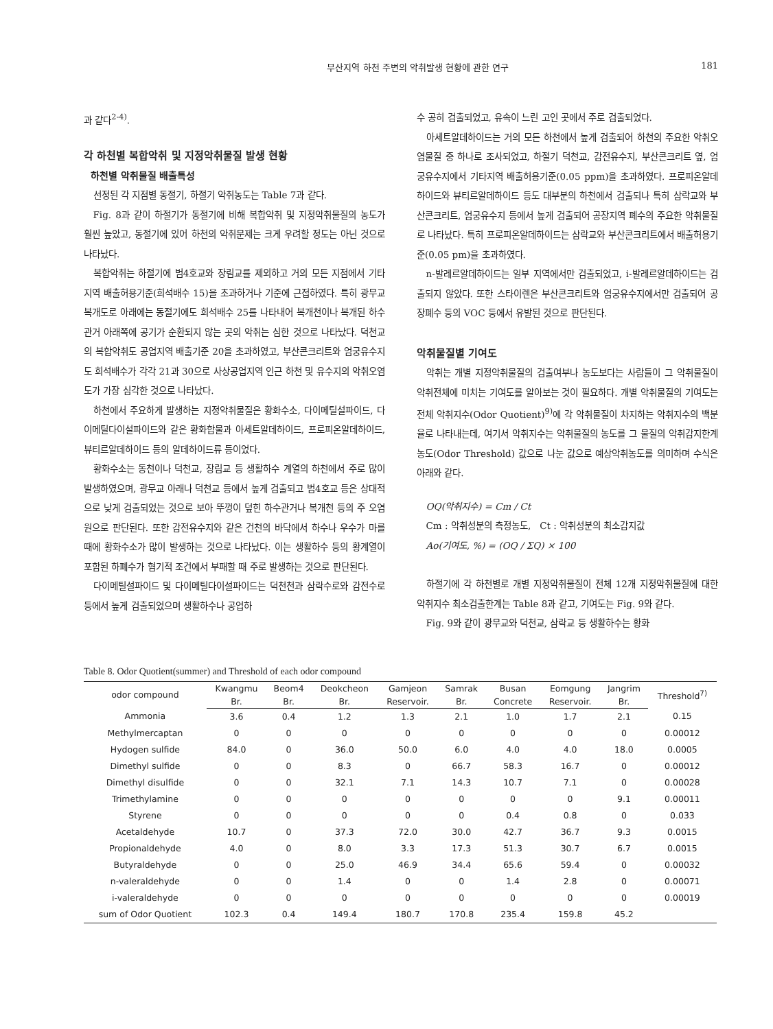부산지역 하천 주변의 악취발생 현황에 관한 연구 181
과 같다<sup>2-4)</sup>.
각 하천별 복합악취 및 지정악취물질 발생 현황
하천별 악취물질 배출특성
선정된 각 지점별 동절기, 하절기 악취농도는 Table 7과 같다.
Fig. 8과 같이 하절기가 동절기에 비해 복합악취 및 지정악취물질의 농도가 훨씬 높았고, 동절기에 있어 하천의 악취문제는 크게 우려할 정도는 아닌 것으로 나타났다.
복합악취는 하절기에 범4호교와 장림교를 제외하고 거의 모든 지점에서 기타지역 배출허용기준(희석배수 15)을 초과하거나 기준에 근접하였다. 특히 광무교 복개도로 아래에는 동절기에도 희석배수 25를 나타내어 복개천이나 복개된 하수관거 아래쪽에 공기가 순환되지 않는 곳의 악취는 심한 것으로 나타났다. 덕천교의 복합악취도 공업지역 배출기준 20을 초과하였고, 부산콘크리트와 엄궁유수지도 희석배수가 각각 21과 30으로 사상공업지역 인근 하천 및 유수지의 악취오염도가 가장 심각한 것으로 나타났다.
하천에서 주요하게 발생하는 지정악취물질은 황화수소, 다이메틸설파이드, 다이메틸다이설파이드와 같은 황화합물과 아세트알데하이드, 프로피온알데하이드, 뷰티르알데하이드 등의 알데하이드류 등이었다.
황화수소는 동천이나 덕천교, 장림교 등 생활하수 계열의 하천에서 주로 많이 발생하였으며, 광무교 아래나 덕천교 등에서 높게 검출되고 범4호교 등은 상대적으로 낮게 검출되었는 것으로 보아 뚜껑이 덮힌 하수관거나 복개천 등의 주 오염원으로 판단된다. 또한 감전유수지와 같은 건천의 바닥에서 하수나 우수가 마를 때에 황화수소가 많이 발생하는 것으로 나타났다. 이는 생활하수 등의 황계열이 포함된 하폐수가 혐기적 조건에서 부패할 때 주로 발생하는 것으로 판단된다.
다이메틸설파이드 및 다이메틸다이설파이드는 덕천천과 삼락수로와 감전수로 등에서 높게 검출되었으며 생활하수나 공업하
수 공히 검출되었고, 유속이 느린 고인 곳에서 주로 검출되었다.
아세트알데하이드는 거의 모든 하천에서 높게 검출되어 하천의 주요한 악취오염물질 중 하나로 조사되었고, 하절기 덕천교, 감전유수지, 부산콘크리트 옆, 엄궁유수지에서 기타지역 배출허용기준(0.05 ppm)을 초과하였다. 프로피온알데하이드와 뷰티르알데하이드 등도 대부분의 하천에서 검출되나 특히 삼락교와 부산콘크리트, 엄궁유수지 등에서 높게 검출되어 공장지역 폐수의 주요한 악취물질로 나타났다. 특히 프로피온알데하이드는 삼락교와 부산콘크리트에서 배출허용기준(0.05 pm)을 초과하였다.
n-발레르알데하이드는 일부 지역에서만 검출되었고, i-발레르알데하이드는 검출되지 않았다. 또한 스타이렌은 부산콘크리트와 엄궁유수지에서만 검출되어 공장폐수 등의 VOC 등에서 유발된 것으로 판단된다.
악취물질별 기여도
악취는 개별 지정악취물질의 검출여부나 농도보다는 사람들이 그 악취물질이 악취전체에 미치는 기여도를 알아보는 것이 필요하다. 개별 악취물질의 기여도는 전체 악취지수(Odor Quotient)<sup>9)</sup>에 각 악취물질이 차지하는 악취지수의 백분율로 나타내는데, 여기서 악취지수는 악취물질의 농도를 그 물질의 악취감지한계농도(Odor Threshold) 값으로 나눈 값으로 예상악취농도를 의미하며 수식은 아래와 같다.
OQ(악취지수) = Cm / Ct
Cm : 악취성분의 측정농도, Ct : 악취성분의 최소감지값
Ao(기여도, %) = (OQ / ΣQ) × 100
하절기에 각 하천별로 개별 지정악취물질이 전체 12개 지정악취물질에 대한 악취지수 최소검출한계는 Table 8과 같고, 기여도는 Fig. 9와 같다.
Fig. 9와 같이 광무교와 덕천교, 삼락교 등 생활하수는 황화
Table 8. Odor Quotient(summer) and Threshold of each odor compound
| odor compound | Kwangmu | Beom4 | Deokcheon | Gamjeon | Samrak | Busan | Eomgung | Jangrim | Threshold<sup>7)</sup> |
| --- | --- | --- | --- | --- | --- | --- | --- | --- | --- |
| | Br. | Br. | Br. | Reservoir. | Br. | Concrete | Reservoir. | Br. | |
| Ammonia | 3.6 | 0.4 | 1.2 | 1.3 | 2.1 | 1.0 | 1.7 | 2.1 | 0.15 |
| Methylmercaptan | 0 | 0 | 0 | 0 | 0 | 0 | 0 | 0 | 0.00012 |
| Hydogen sulfide | 84.0 | 0 | 36.0 | 50.0 | 6.0 | 4.0 | 4.0 | 18.0 | 0.0005 |
| Dimethyl sulfide | 0 | 0 | 8.3 | 0 | 66.7 | 58.3 | 16.7 | 0 | 0.00012 |
| Dimethyl disulfide | 0 | 0 | 32.1 | 7.1 | 14.3 | 10.7 | 7.1 | 0 | 0.00028 |
| Trimethylamine | 0 | 0 | 0 | 0 | 0 | 0 | 0 | 9.1 | 0.00011 |
| Styrene | 0 | 0 | 0 | 0 | 0 | 0.4 | 0.8 | 0 | 0.033 |
| Acetaldehyde | 10.7 | 0 | 37.3 | 72.0 | 30.0 | 42.7 | 36.7 | 9.3 | 0.0015 |
| Propionaldehyde | 4.0 | 0 | 8.0 | 3.3 | 17.3 | 51.3 | 30.7 | 6.7 | 0.0015 |
| Butyraldehyde | 0 | 0 | 25.0 | 46.9 | 34.4 | 65.6 | 59.4 | 0 | 0.00032 |
| n-valeraldehyde | 0 | 0 | 1.4 | 0 | 0 | 1.4 | 2.8 | 0 | 0.00071 |
| i-valeraldehyde | 0 | 0 | 0 | 0 | 0 | 0 | 0 | 0 | 0.00019 |
| sum of Odor Quotient | 102.3 | 0.4 | 149.4 | 180.7 | 170.8 | 235.4 | 159.8 | 45.2 | |